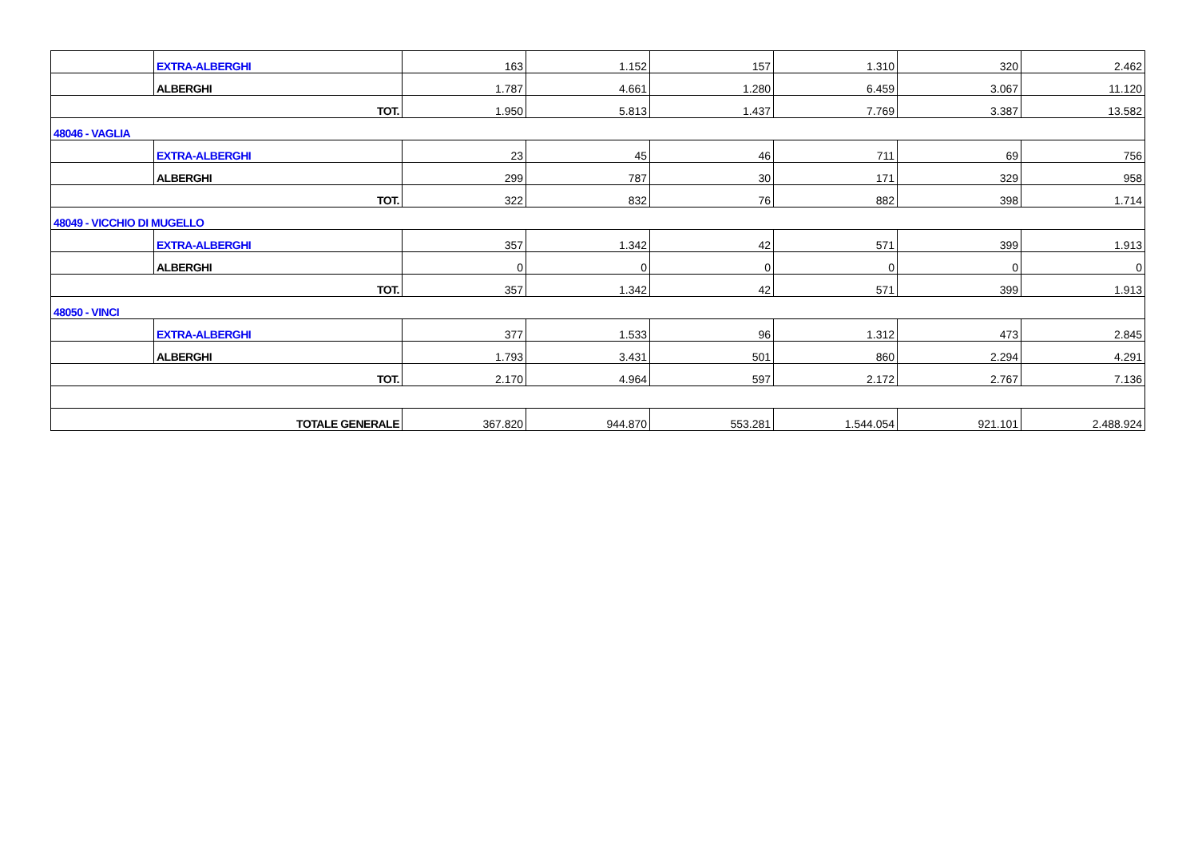| | EXTRA-ALBERGHI | 163 | 1.152 | 157 | 1.310 | 320 | 2.462 |
| | ALBERGHI | 1.787 | 4.661 | 1.280 | 6.459 | 3.067 | 11.120 |
| TOT. | | 1.950 | 5.813 | 1.437 | 7.769 | 3.387 | 13.582 |
| 48046 - VAGLIA | | | | | | | |
| | EXTRA-ALBERGHI | 23 | 45 | 46 | 711 | 69 | 756 |
| | ALBERGHI | 299 | 787 | 30 | 171 | 329 | 958 |
| TOT. | | 322 | 832 | 76 | 882 | 398 | 1.714 |
| 48049 - VICCHIO DI MUGELLO | | | | | | | |
| | EXTRA-ALBERGHI | 357 | 1.342 | 42 | 571 | 399 | 1.913 |
| | ALBERGHI | 0 | 0 | 0 | 0 | 0 | 0 |
| TOT. | | 357 | 1.342 | 42 | 571 | 399 | 1.913 |
| 48050 - VINCI | | | | | | | |
| | EXTRA-ALBERGHI | 377 | 1.533 | 96 | 1.312 | 473 | 2.845 |
| | ALBERGHI | 1.793 | 3.431 | 501 | 860 | 2.294 | 4.291 |
| TOT. | | 2.170 | 4.964 | 597 | 2.172 | 2.767 | 7.136 |
| TOTALE GENERALE | | 367.820 | 944.870 | 553.281 | 1.544.054 | 921.101 | 2.488.924 |